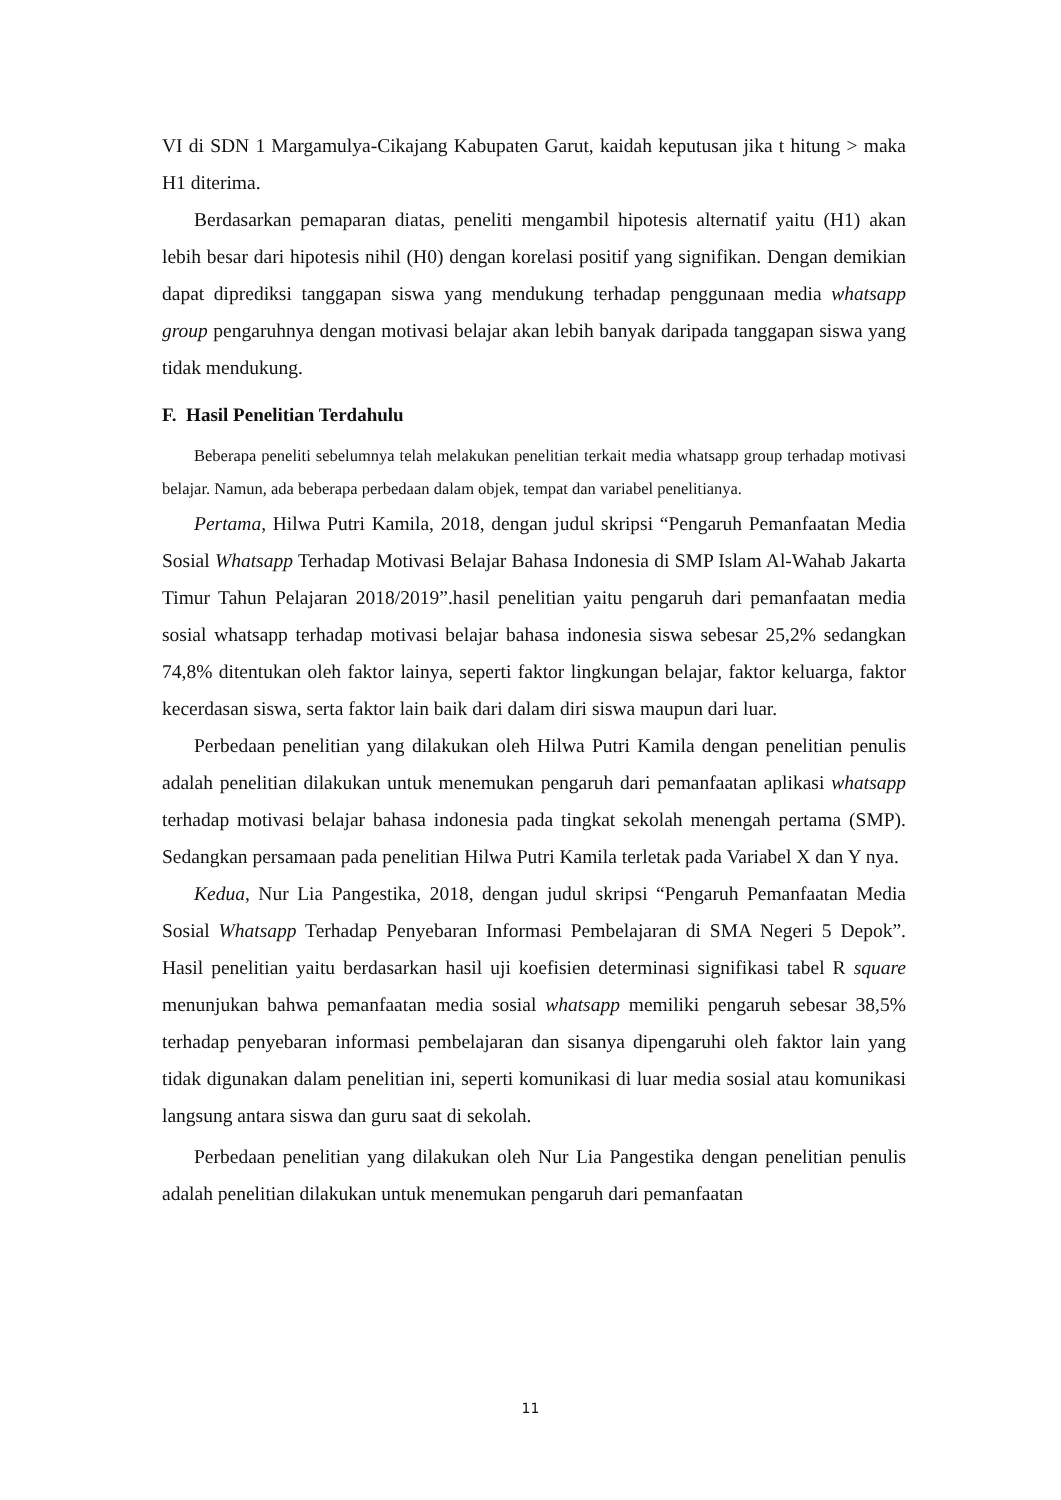VI di SDN 1 Margamulya-Cikajang Kabupaten Garut, kaidah keputusan jika t hitung > maka H1 diterima.
Berdasarkan pemaparan diatas, peneliti mengambil hipotesis alternatif yaitu (H1) akan lebih besar dari hipotesis nihil (H0) dengan korelasi positif yang signifikan. Dengan demikian dapat diprediksi tanggapan siswa yang mendukung terhadap penggunaan media whatsapp group pengaruhnya dengan motivasi belajar akan lebih banyak daripada tanggapan siswa yang tidak mendukung.
F. Hasil Penelitian Terdahulu
Beberapa peneliti sebelumnya telah melakukan penelitian terkait media whatsapp group terhadap motivasi belajar. Namun, ada beberapa perbedaan dalam objek, tempat dan variabel penelitianya.
Pertama, Hilwa Putri Kamila, 2018, dengan judul skripsi “Pengaruh Pemanfaatan Media Sosial Whatsapp Terhadap Motivasi Belajar Bahasa Indonesia di SMP Islam Al-Wahab Jakarta Timur Tahun Pelajaran 2018/2019”.hasil penelitian yaitu pengaruh dari pemanfaatan media sosial whatsapp terhadap motivasi belajar bahasa indonesia siswa sebesar 25,2% sedangkan 74,8% ditentukan oleh faktor lainya, seperti faktor lingkungan belajar, faktor keluarga, faktor kecerdasan siswa, serta faktor lain baik dari dalam diri siswa maupun dari luar.
Perbedaan penelitian yang dilakukan oleh Hilwa Putri Kamila dengan penelitian penulis adalah penelitian dilakukan untuk menemukan pengaruh dari pemanfaatan aplikasi whatsapp terhadap motivasi belajar bahasa indonesia pada tingkat sekolah menengah pertama (SMP). Sedangkan persamaan pada penelitian Hilwa Putri Kamila terletak pada Variabel X dan Y nya.
Kedua, Nur Lia Pangestika, 2018, dengan judul skripsi “Pengaruh Pemanfaatan Media Sosial Whatsapp Terhadap Penyebaran Informasi Pembelajaran di SMA Negeri 5 Depok”. Hasil penelitian yaitu berdasarkan hasil uji koefisien determinasi signifikasi tabel R square menunjukan bahwa pemanfaatan media sosial whatsapp memiliki pengaruh sebesar 38,5% terhadap penyebaran informasi pembelajaran dan sisanya dipengaruhi oleh faktor lain yang tidak digunakan dalam penelitian ini, seperti komunikasi di luar media sosial atau komunikasi langsung antara siswa dan guru saat di sekolah.
Perbedaan penelitian yang dilakukan oleh Nur Lia Pangestika dengan penelitian penulis adalah penelitian dilakukan untuk menemukan pengaruh dari pemanfaatan
11